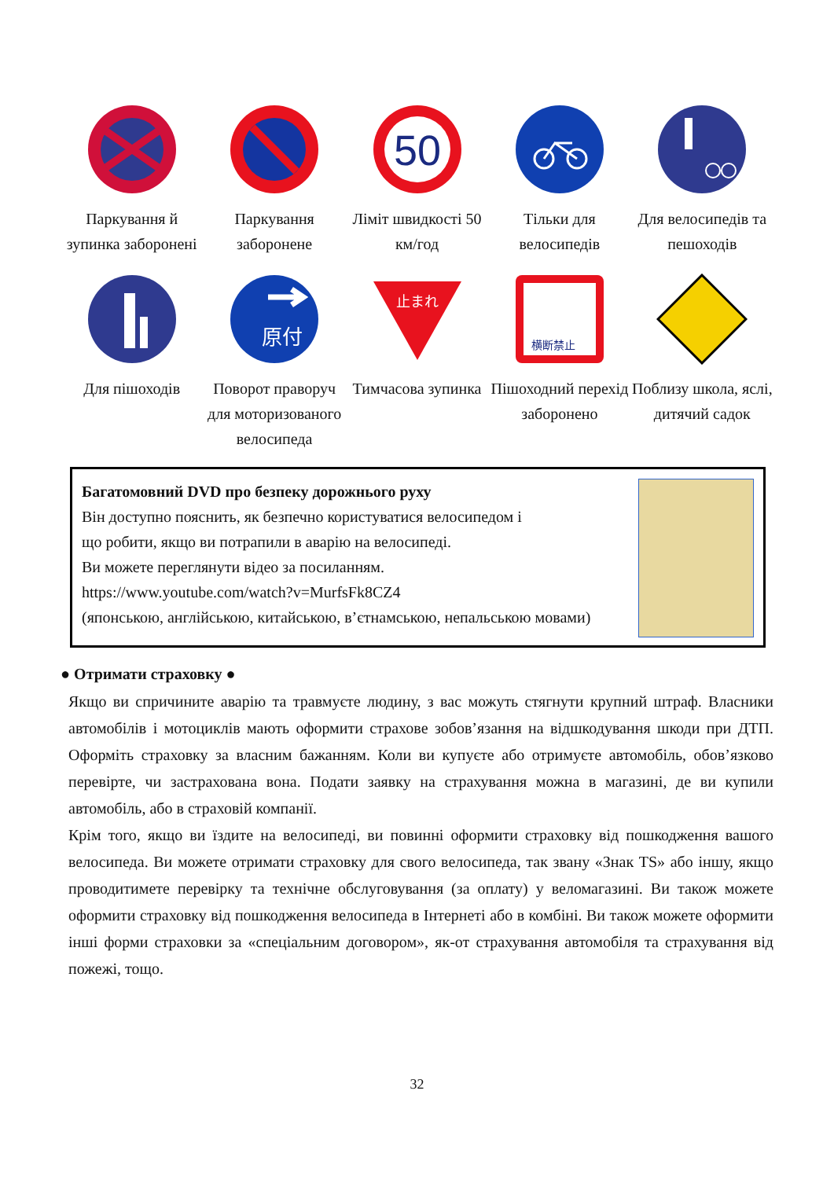Паркування й зупинка заборонені
Паркування заборонене
50
Ліміт швидкості 50 км/год
Тільки для велосипедів
Для велосипедів та пешоходів
Для пішоходів
原付
Поворот праворуч для моторизованого велосипеда
止まれ
Тимчасова зупинка
横断禁止
Пішоходний перехід заборонено
Поблизу школа, яслі, дитячий садок
Багатомовний DVD про безпеку дорожнього руху
Він доступно пояснить, як безпечно користуватися велосипедом і
що робити, якщо ви потрапили в аварію на велосипеді.
Ви можете переглянути відео за посиланням.
https://www.youtube.com/watch?v=MurfsFk8CZ4
(японською, англійською, китайською, в’єтнамською, непальською мовами)
● Отримати страховку ●
Якщо ви спричините аварію та травмуєте людину, з вас можуть стягнути крупний штраф. Власники автомобілів і мотоциклів мають оформити страхове зобов’язання на відшкодування шкоди при ДТП. Оформіть страховку за власним бажанням. Коли ви купуєте або отримуєте автомобіль, обов’язково перевірте, чи застрахована вона. Подати заявку на страхування можна в магазині, де ви купили автомобіль, або в страховій компанії.
Крім того, якщо ви їздите на велосипеді, ви повинні оформити страховку від пошкодження вашого велосипеда. Ви можете отримати страховку для свого велосипеда, так звану «Знак TS» або іншу, якщо проводитимете перевірку та технічне обслуговування (за оплату) у веломагазині. Ви також можете оформити страховку від пошкодження велосипеда в Інтернеті або в комбіні. Ви також можете оформити інші форми страховки за «спеціальним договором», як-от страхування автомобіля та страхування від пожежі, тощо.
32